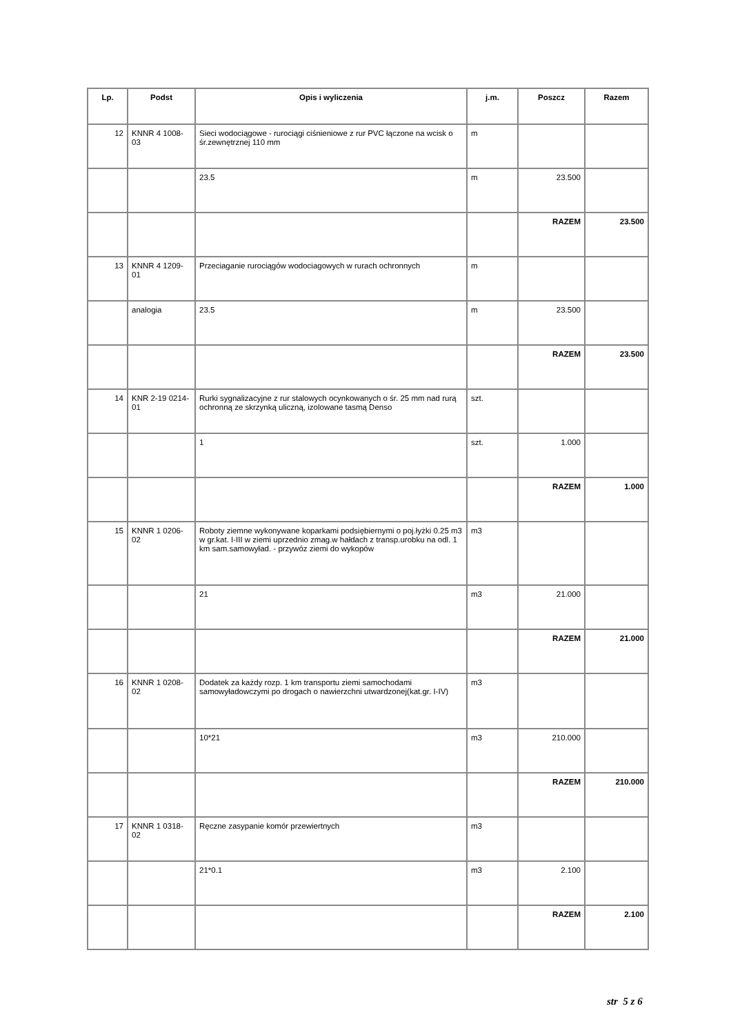| Lp. | Podst | Opis i wyliczenia | j.m. | Poszcz | Razem |
| --- | --- | --- | --- | --- | --- |
| 12 | KNNR 4 1008-03 | Sieci wodociągowe - rurociągi ciśnieniowe z rur PVC łączone na wcisk o śr.zewnętrznej 110 mm | m | | |
| | | 23.5 | m | 23.500 | |
| | | | | RAZEM | 23.500 |
| 13 | KNNR 4 1209-01 | Przeciaganie rurociągów wodociagowych w rurach ochronnych | m | | |
| | analogia | 23.5 | m | 23.500 | |
| | | | | RAZEM | 23.500 |
| 14 | KNR 2-19 0214-01 | Rurki sygnalizacyjne z rur stalowych ocynkowanych o śr. 25 mm nad rurą ochronną ze skrzynką uliczną, izolowane tasmą Denso | szt. | | |
| | | 1 | szt. | 1.000 | |
| | | | | RAZEM | 1.000 |
| 15 | KNNR 1 0206-02 | Roboty ziemne wykonywane koparkami podsiębiernymi o poj.łyżki 0.25 m3 w gr.kat. I-III w ziemi uprzednio zmag.w hałdach z transp.urobku na odl. 1 km sam.samowyład. - przywóz ziemi do wykopów | m3 | | |
| | | 21 | m3 | 21.000 | |
| | | | | RAZEM | 21.000 |
| 16 | KNNR 1 0208-02 | Dodatek za każdy rozp. 1 km transportu ziemi samochodami samowyładowczymi po drogach o nawierzchni utwardzonej(kat.gr. I-IV) | m3 | | |
| | | 10*21 | m3 | 210.000 | |
| | | | | RAZEM | 210.000 |
| 17 | KNNR 1 0318-02 | Ręczne zasypanie komór przewiertnych | m3 | | |
| | | 21*0.1 | m3 | 2.100 | |
| | | | | RAZEM | 2.100 |
str 5 z 6